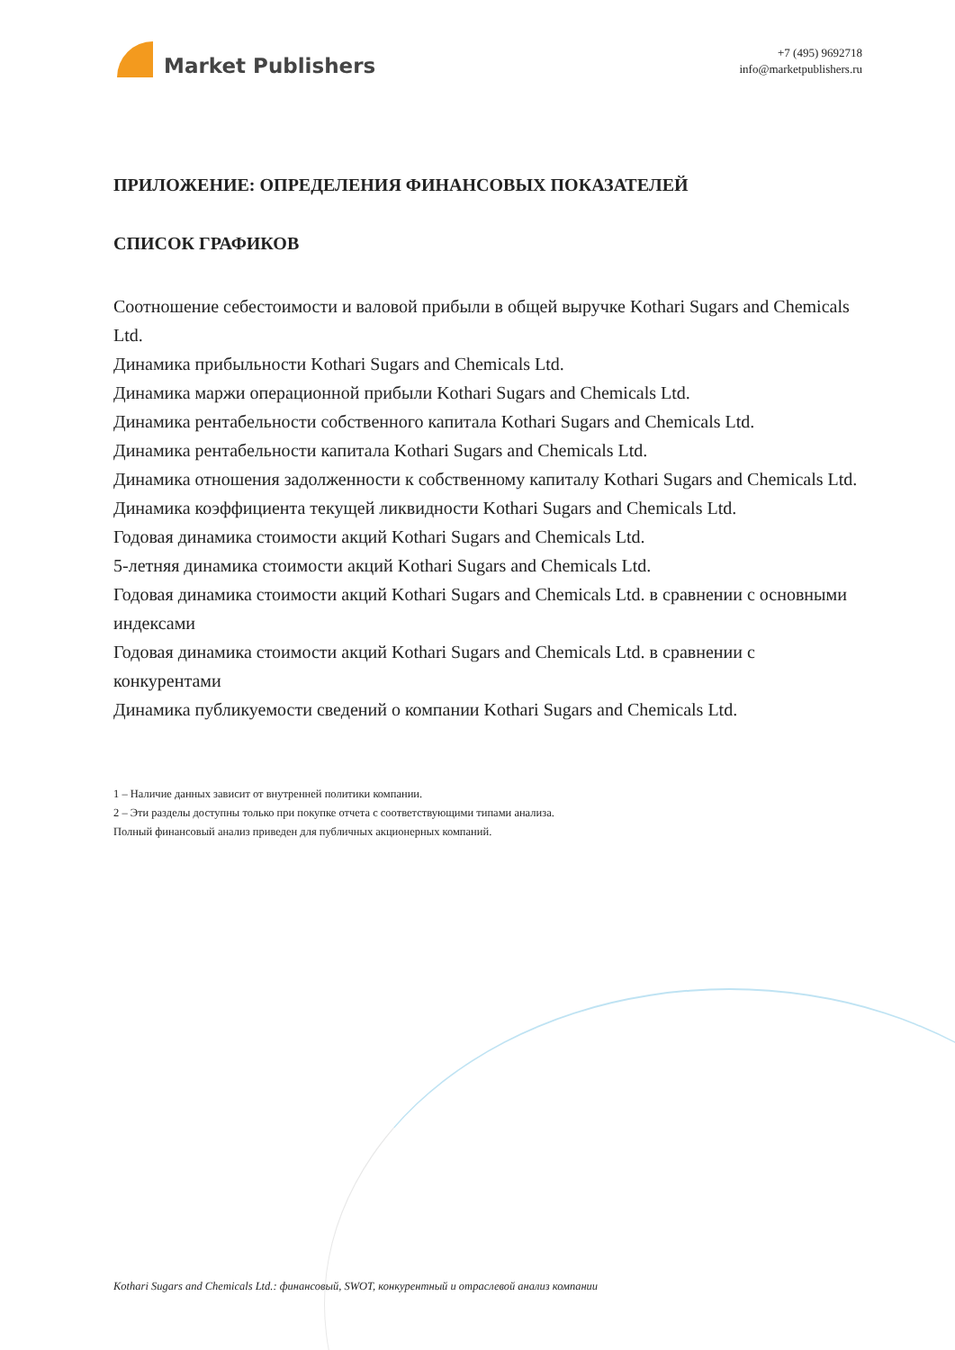Market Publishers
+7 (495) 9692718
info@marketpublishers.ru
ПРИЛОЖЕНИЕ: ОПРЕДЕЛЕНИЯ ФИНАНСОВЫХ ПОКАЗАТЕЛЕЙ
СПИСОК ГРАФИКОВ
Соотношение себестоимости и валовой прибыли в общей выручке Kothari Sugars and Chemicals Ltd.
Динамика прибыльности Kothari Sugars and Chemicals Ltd.
Динамика маржи операционной прибыли Kothari Sugars and Chemicals Ltd.
Динамика рентабельности собственного капитала Kothari Sugars and Chemicals Ltd.
Динамика рентабельности капитала Kothari Sugars and Chemicals Ltd.
Динамика отношения задолженности к собственному капиталу Kothari Sugars and Chemicals Ltd.
Динамика коэффициента текущей ликвидности Kothari Sugars and Chemicals Ltd.
Годовая динамика стоимости акций Kothari Sugars and Chemicals Ltd.
5-летняя динамика стоимости акций Kothari Sugars and Chemicals Ltd.
Годовая динамика стоимости акций Kothari Sugars and Chemicals Ltd. в сравнении с основными индексами
Годовая динамика стоимости акций Kothari Sugars and Chemicals Ltd. в сравнении с конкурентами
Динамика публикуемости сведений о компании Kothari Sugars and Chemicals Ltd.
1 – Наличие данных зависит от внутренней политики компании.
2 – Эти разделы доступны только при покупке отчета с соответствующими типами анализа.
Полный финансовый анализ приведен для публичных акционерных компаний.
Kothari Sugars and Chemicals Ltd.: финансовый, SWOT, конкурентный и отраслевой анализ компании